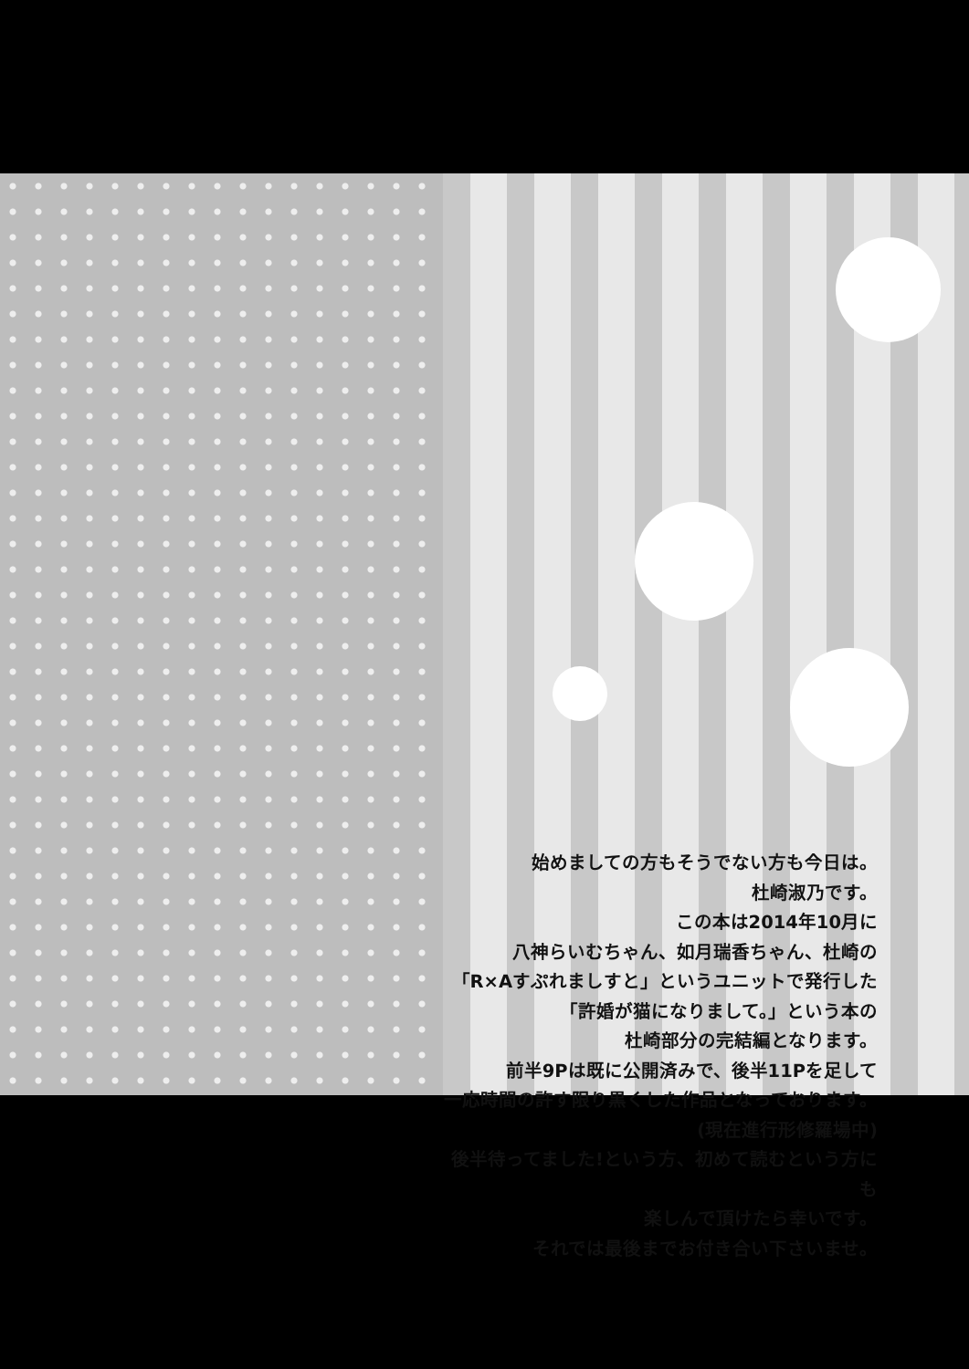始めましての方もそうでない方も今日は。
杜崎淑乃です。
この本は2014年10月に
八神らいむちゃん、如月瑞香ちゃん、杜崎の
「R×Aすぷれましすと」というユニットで発行した
「許婚が猫になりまして。」という本の
杜崎部分の完結編となります。
前半9Pは既に公開済みで、後半11Pを足して
一応時間の許す限り黒くした作品となっております。
(現在進行形修羅場中)
後半待ってました!という方、初めて読むという方にも
楽しんで頂けたら幸いです。
それでは最後までお付き合い下さいませ。